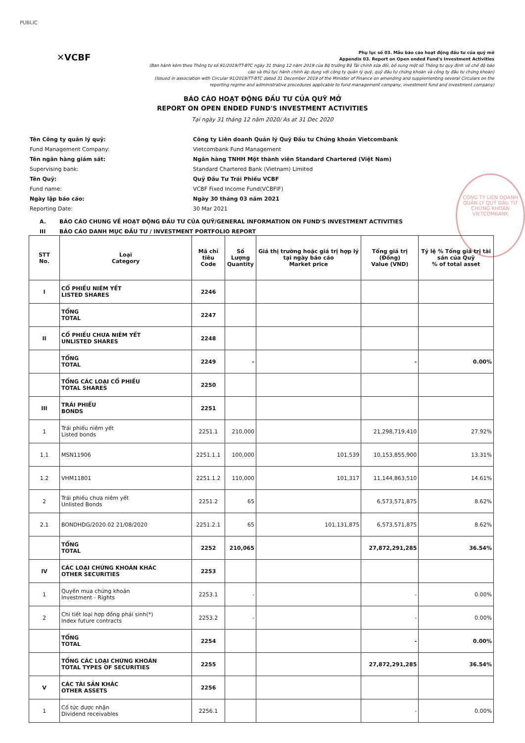PUBLIC
✕VCBF
Phụ lục số 03. Mẫu báo cáo hoạt động đầu tư của quỹ mở
Appendix 03. Report on Open ended Fund's Investment Activities
(Ban hành kèm theo Thông tư số 91/2019/TT-BTC ngày 31 tháng 12 năm 2019 của Bộ trưởng Bộ Tài chính sửa đổi, bổ sung một số Thông tư quy định về chế độ báo cáo và thủ tục hành chính áp dụng với công ty quản lý quỹ, quỹ đầu tư chứng khoán và công ty đầu tư chứng khoán)
(Issued in association with Circular 91/2019/TT-BTC dated 31 December 2019 of the Minister of Finance on amending and supplementing several Circulars on the reporting regime and administrative procedures applicable to fund management company, investment fund and investment company)
BÁO CÁO HOẠT ĐỘNG ĐẦU TƯ CỦA QUỸ MỞ
REPORT ON OPEN ENDED FUND'S INVESTMENT ACTIVITIES
Tại ngày 31 tháng 12 năm 2020/ As at 31 Dec 2020
Tên Công ty quản lý quỹ: Công ty Liên doanh Quản lý Quỹ Đầu tư Chứng khoán Vietcombank
Fund Management Company: Vietcombank Fund Management
Tên ngân hàng giám sát: Ngân hàng TNHH Một thành viên Standard Chartered (Việt Nam)
Supervising bank: Standard Chartered Bank (Vietnam) Limited
Tên Quỹ: Quỹ Đầu Tư Trái Phiếu VCBF
Fund name: VCBF Fixed Income Fund(VCBFIF)
Ngày lập báo cáo: Ngày 30 tháng 03 năm 2021
Reporting Date: 30 Mar 2021
A. BÁO CÁO CHUNG VỀ HOẠT ĐỘNG ĐẦU TƯ CỦA QUỸ/GENERAL INFORMATION ON FUND'S INVESTMENT ACTIVITIES
III BÁO CÁO DANH MỤC ĐẦU TƯ / INVESTMENT PORTFOLIO REPORT
CÔNG TY LIÊN DOANH QUẢN LÝ QUỸ ĐẦU TƯ CHỨNG KHOÁN VIETCOMBANK
| STT No. | Loại Category | Mã chỉ tiêu Code | Số Lượng Quantity | Giá thị trường hoặc giá trị hợp lý tại ngày báo cáo Market price | Tổng giá trị (Đồng) Value (VND) | Tỷ lệ % Tổng giá trị tài sản của Quỹ % of total asset |
| --- | --- | --- | --- | --- | --- | --- |
| I | CỔ PHIẾU NIÊM YẾT LISTED SHARES | 2246 | | | | |
| | TỔNG TOTAL | 2247 | | | | |
| II | CỔ PHIẾU CHƯA NIÊM YẾT UNLISTED SHARES | 2248 | | | | |
| | TỔNG TOTAL | 2249 | - | | - | 0.00% |
| | TỔNG CÁC LOẠI CỔ PHIẾU TOTAL SHARES | 2250 | | | | |
| III | TRÁI PHIẾU BONDS | 2251 | | | | |
| 1 | Trái phiếu niêm yết Listed bonds | 2251.1 | 210,000 | | 21,298,719,410 | 27.92% |
| 1.1 | MSN11906 | 2251.1.1 | 100,000 | 101,539 | 10,153,855,900 | 13.31% |
| 1.2 | VHM11801 | 2251.1.2 | 110,000 | 101,317 | 11,144,863,510 | 14.61% |
| 2 | Trái phiếu chưa niêm yết Unlisted Bonds | 2251.2 | 65 | | 6,573,571,875 | 8.62% |
| 2.1 | BONDHDG/2020.02 21/08/2020 | 2251.2.1 | 65 | 101,131,875 | 6,573,571,875 | 8.62% |
| | TỔNG TOTAL | 2252 | 210,065 | | 27,872,291,285 | 36.54% |
| IV | CÁC LOẠI CHỨNG KHOÁN KHÁC OTHER SECURITIES | 2253 | | | | |
| 1 | Quyền mua chứng khoán Investment - Rights | 2253.1 | - | | - | 0.00% |
| 2 | Chi tiết loại hợp đồng phái sinh(*) Index future contracts | 2253.2 | - | | - | 0.00% |
| | TỔNG TOTAL | 2254 | | | - | 0.00% |
| | TỔNG CÁC LOẠI CHỨNG KHOÁN TOTAL TYPES OF SECURITIES | 2255 | | | 27,872,291,285 | 36.54% |
| V | CÁC TÀI SẢN KHÁC OTHER ASSETS | 2256 | | | | |
| 1 | Cổ tức được nhận Dividend receivables | 2256.1 | | | - | 0.00% |